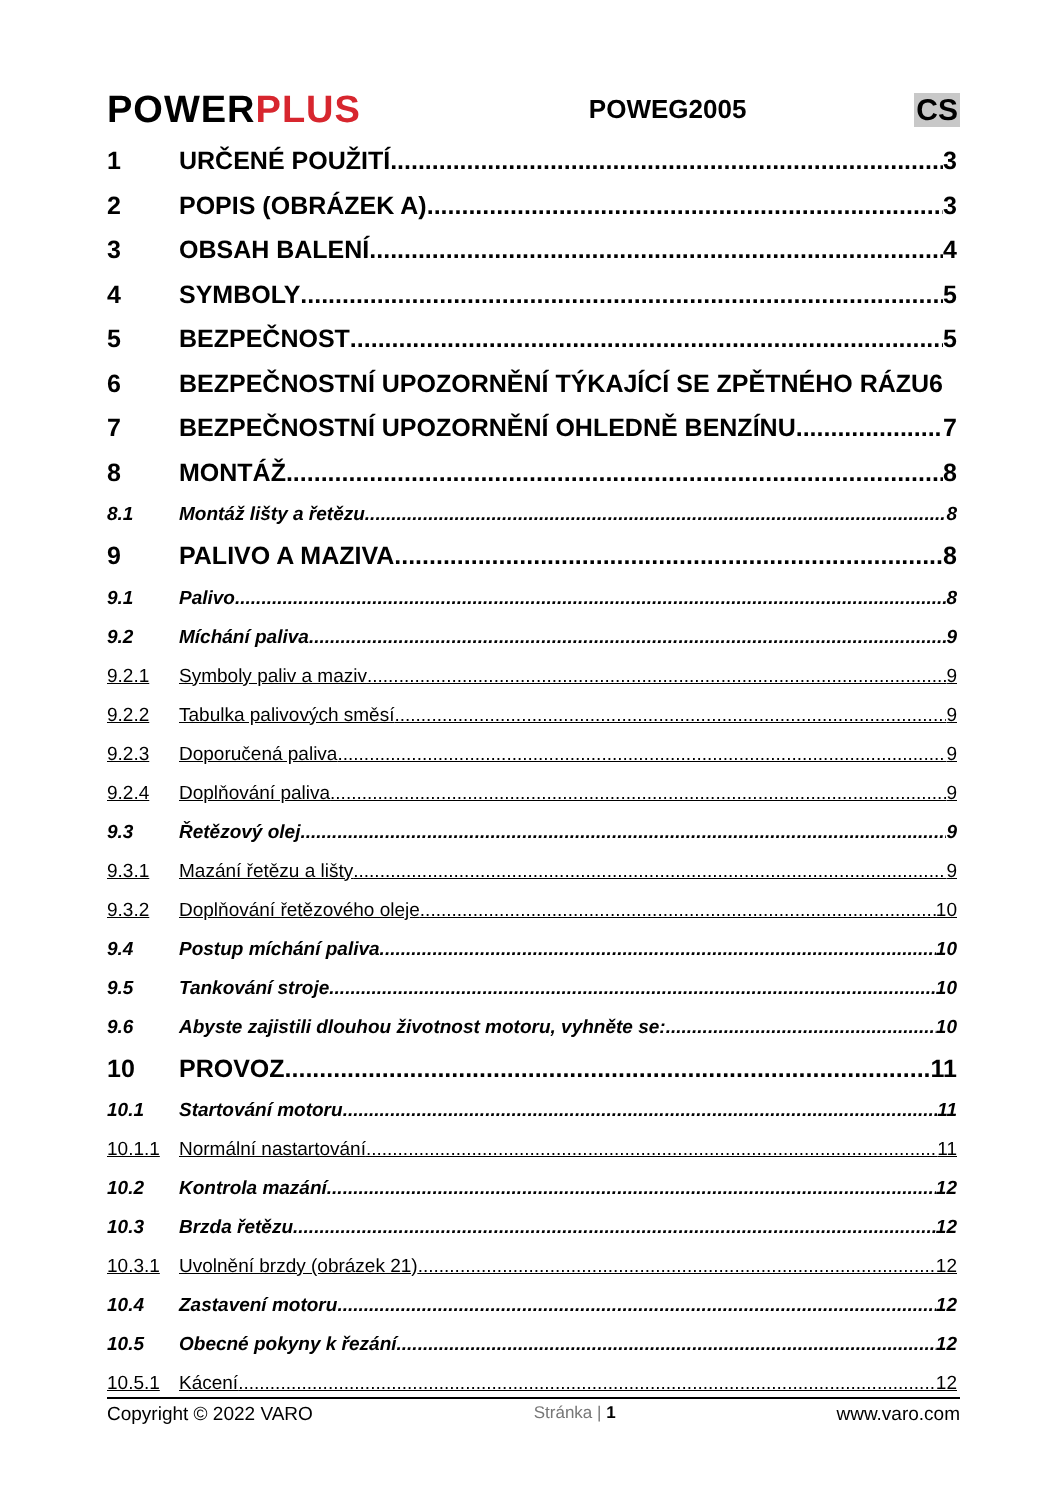POWERPLUS
POWEG2005
CS
1 URČENÉ POUŽITÍ 3
2 POPIS (OBRÁZEK A) 3
3 OBSAH BALENÍ 4
4 SYMBOLY 5
5 BEZPEČNOST 5
6 BEZPEČNOSTNÍ UPOZORNĚNÍ TÝKAJÍCÍ SE ZPĚTNÉHO RÁZU 6
7 BEZPEČNOSTNÍ UPOZORNĚNÍ OHLEDNĚ BENZÍNU 7
8 MONTÁŽ 8
8.1 Montáž lišty a řetězu 8
9 PALIVO A MAZIVA 8
9.1 Palivo 8
9.2 Míchání paliva 9
9.2.1 Symboly paliv a maziv 9
9.2.2 Tabulka palivových směsí 9
9.2.3 Doporučená paliva 9
9.2.4 Doplňování paliva 9
9.3 Řetězový olej 9
9.3.1 Mazání řetězu a lišty 9
9.3.2 Doplňování řetězového oleje 10
9.4 Postup míchání paliva 10
9.5 Tankování stroje 10
9.6 Abyste zajistili dlouhou životnost motoru, vyhněte se: 10
10 PROVOZ 11
10.1 Startování motoru 11
10.1.1 Normální nastartování 11
10.2 Kontrola mazání 12
10.3 Brzda řetězu 12
10.3.1 Uvolnění brzdy (obrázek 21) 12
10.4 Zastavení motoru 12
10.5 Obecné pokyny k řezání 12
10.5.1 Kácení 12
Copyright © 2022 VARO Stránka | 1 www.varo.com